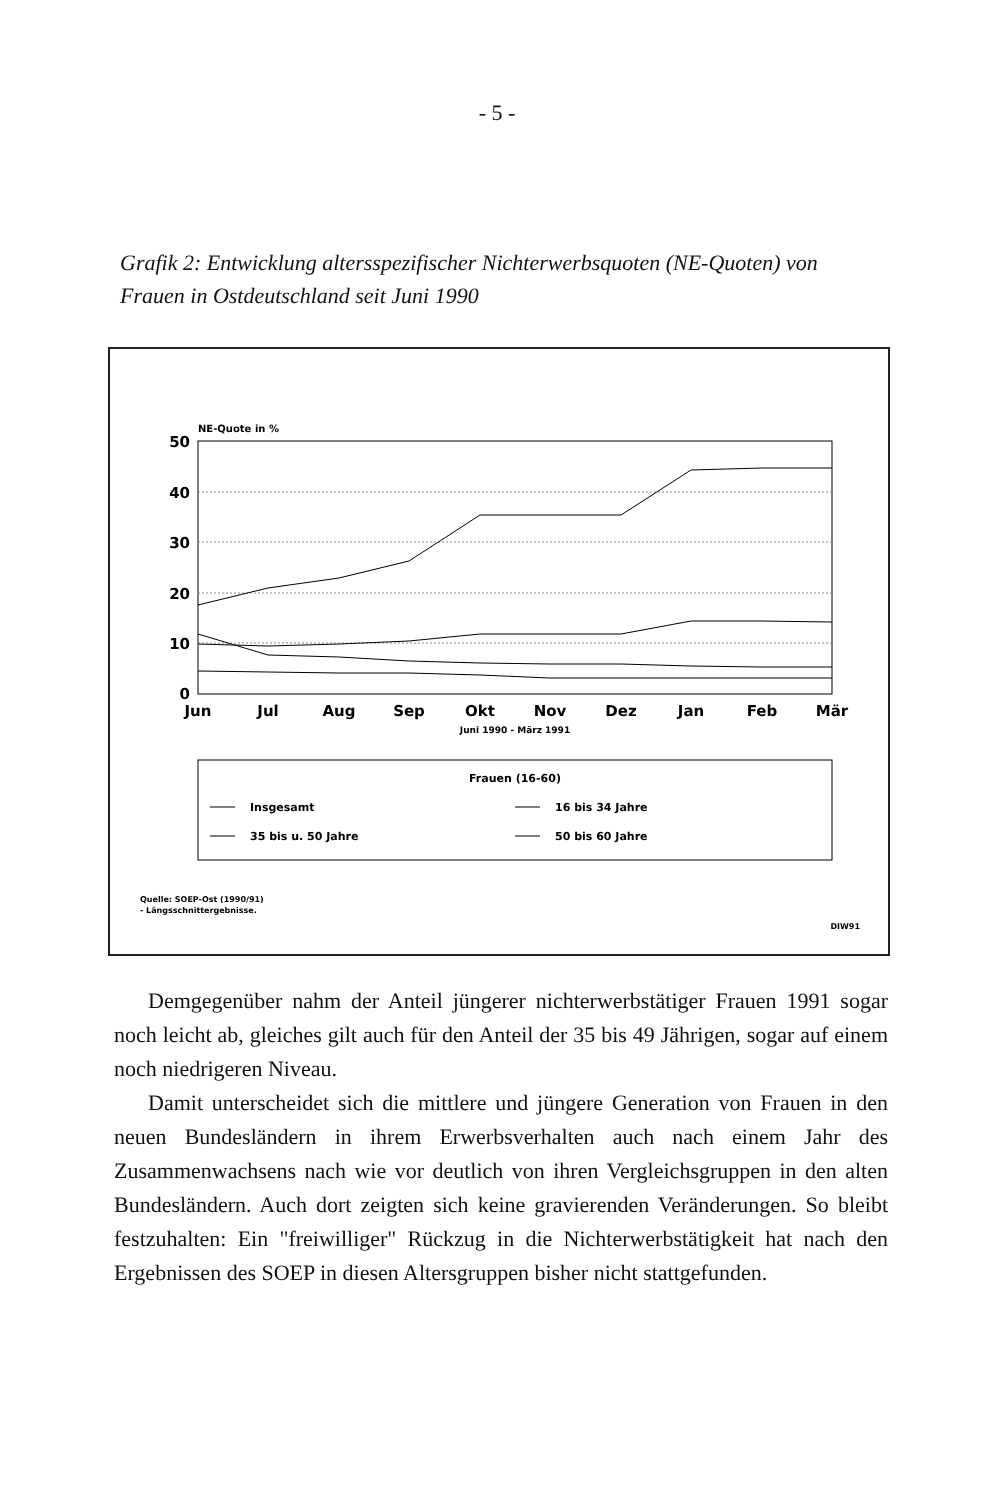- 5 -
Grafik 2: Entwicklung altersspezifischer Nichterwerbsquoten (NE-Quoten) von Frauen in Ostdeutschland seit Juni 1990
NE-Quote in %
50
40
30
20
10
0
Jun
Jul
Aug
Sep
Okt
Nov
Dez
Jan
Feb
Mär
Juni 1990 - März 1991
Frauen (16-60)
Insgesamt
16 bis 34 Jahre
35 bis u. 50 Jahre
50 bis 60 Jahre
Quelle: SOEP-Ost (1990/91)
- Längsschnittergebnisse.
DIW91
Demgegenüber nahm der Anteil jüngerer nichterwerbstätiger Frauen 1991 sogar noch leicht ab, gleiches gilt auch für den Anteil der 35 bis 49 Jährigen, sogar auf einem noch niedrigeren Niveau.
Damit unterscheidet sich die mittlere und jüngere Generation von Frauen in den neuen Bundesländern in ihrem Erwerbsverhalten auch nach einem Jahr des Zusammenwachsens nach wie vor deutlich von ihren Vergleichsgruppen in den alten Bundesländern. Auch dort zeigten sich keine gravierenden Veränderungen. So bleibt festzuhalten: Ein "freiwilliger" Rückzug in die Nichterwerbstätigkeit hat nach den Ergebnissen des SOEP in diesen Altersgruppen bisher nicht stattgefunden.